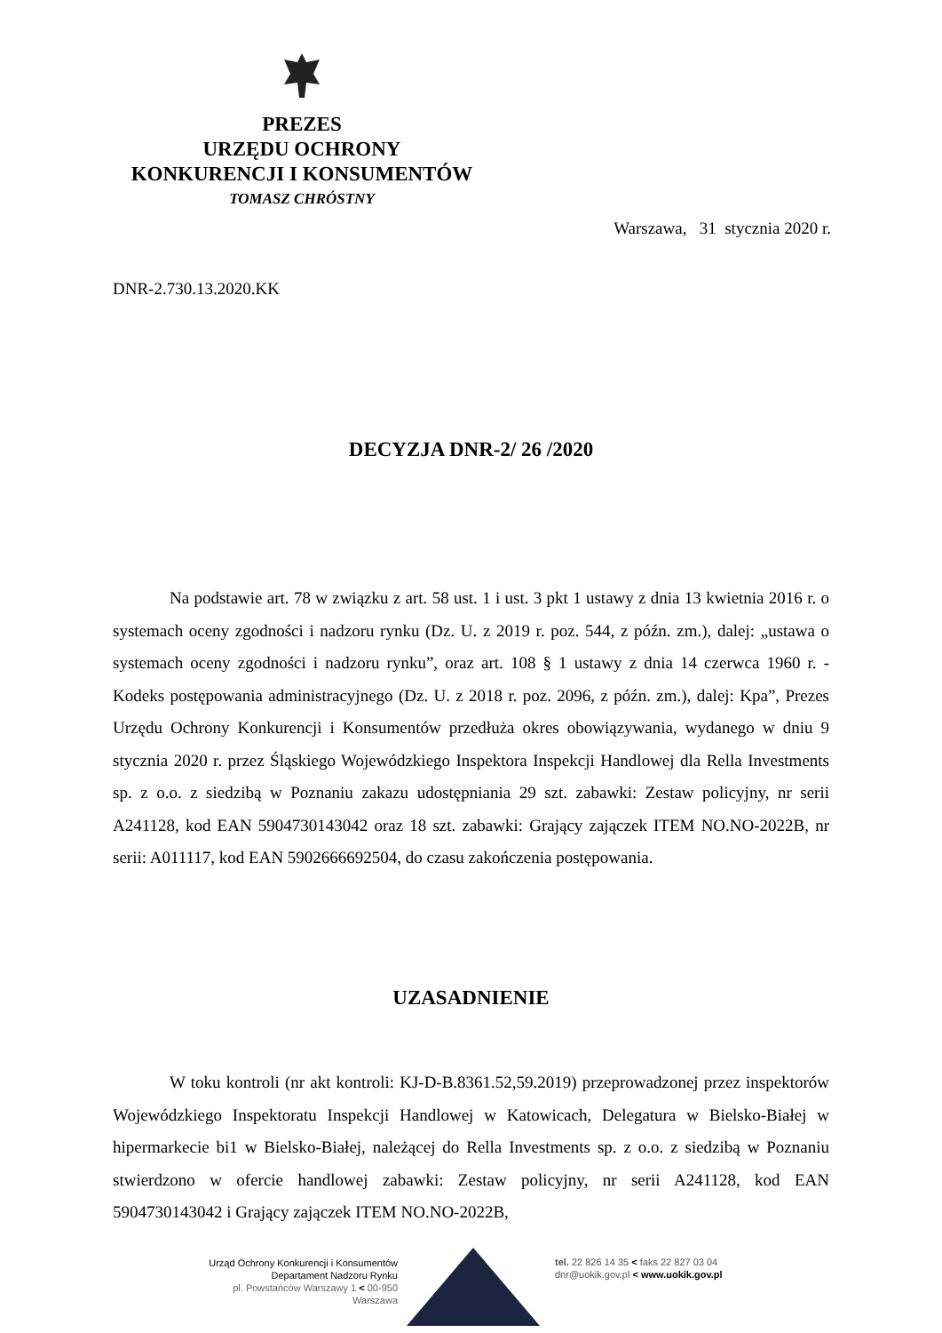PREZES
URZĘDU OCHRONY
KONKURENCJI I KONSUMENTÓW
TOMASZ CHRÓSTNY
Warszawa, 31 stycznia 2020 r.
DNR-2.730.13.2020.KK
DECYZJA DNR-2/ 26 /2020
Na podstawie art. 78 w związku z art. 58 ust. 1 i ust. 3 pkt 1 ustawy z dnia 13 kwietnia 2016 r. o systemach oceny zgodności i nadzoru rynku (Dz. U. z 2019 r. poz. 544, z późn. zm.), dalej: „ustawa o systemach oceny zgodności i nadzoru rynku”, oraz art. 108 § 1 ustawy z dnia 14 czerwca 1960 r. - Kodeks postępowania administracyjnego (Dz. U. z 2018 r. poz. 2096, z późn. zm.), dalej: Kpa”, Prezes Urzędu Ochrony Konkurencji i Konsumentów przedłuża okres obowiązywania, wydanego w dniu 9 stycznia 2020 r. przez Śląskiego Wojewódzkiego Inspektora Inspekcji Handlowej dla Rella Investments sp. z o.o. z siedzibą w Poznaniu zakazu udostępniania 29 szt. zabawki: Zestaw policyjny, nr serii A241128, kod EAN 5904730143042 oraz 18 szt. zabawki: Grający zajączek ITEM NO.NO-2022B, nr serii: A011117, kod EAN 5902666692504, do czasu zakończenia postępowania.
UZASADNIENIE
W toku kontroli (nr akt kontroli: KJ-D-B.8361.52,59.2019) przeprowadzonej przez inspektorów Wojewódzkiego Inspektoratu Inspekcji Handlowej w Katowicach, Delegatura w Bielsko-Białej w hipermarkecie bi1 w Bielsko-Białej, należącej do Rella Investments sp. z o.o. z siedzibą w Poznaniu stwierdzono w ofercie handlowej zabawki: Zestaw policyjny, nr serii A241128, kod EAN 5904730143042 i Grający zajączek ITEM NO.NO-2022B,
Urząd Ochrony Konkurencji i Konsumentów
Departament Nadzoru Rynku
pl. Powstańców Warszawy 1 < 00-950
Warszawa
tel. 22 826 14 35 < faks 22 827 03 04
dnr@uokik.gov.pl < www.uokik.gov.pl